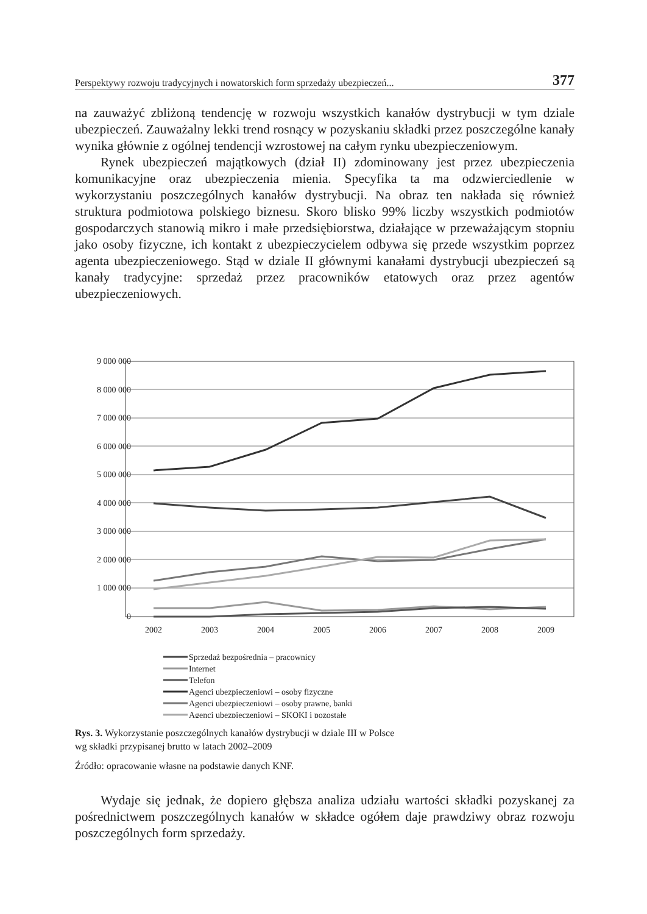Perspektywy rozwoju tradycyjnych i nowatorskich form sprzedaży ubezpieczeń... 377
na zauważyć zbliżoną tendencję w rozwoju wszystkich kanałów dystrybucji w tym dziale ubezpieczeń. Zauważalny lekki trend rosnący w pozyskaniu składki przez poszczególne kanały wynika głównie z ogólnej tendencji wzrostowej na całym rynku ubezpieczeniowym.
Rynek ubezpieczeń majątkowych (dział II) zdominowany jest przez ubezpieczenia komunikacyjne oraz ubezpieczenia mienia. Specyfika ta ma odzwierciedlenie w wykorzystaniu poszczególnych kanałów dystrybucji. Na obraz ten nakłada się również struktura podmiotowa polskiego biznesu. Skoro blisko 99% liczby wszystkich podmiotów gospodarczych stanowią mikro i małe przedsiębiorstwa, działające w przeważającym stopniu jako osoby fizyczne, ich kontakt z ubezpieczycielem odbywa się przede wszystkim poprzez agenta ubezpieczeniowego. Stąd w dziale II głównymi kanałami dystrybucji ubezpieczeń są kanały tradycyjne: sprzedaż przez pracowników etatowych oraz przez agentów ubezpieczeniowych.
9 000 000
8 000 000
7 000 000
6 000 000
5 000 000
4 000 000
3 000 000
2 000 000
1 000 000
0
2002
2003
2004
2005
2006
2007
2008
2009
Sprzedaż bezpośrednia – pracownicy
Internet
Telefon
Agenci ubezpieczeniowi – osoby fizyczne
Agenci ubezpieczeniowi – osoby prawne, banki
Agenci ubezpieczeniowi – SKOKI i pozostałe
Rys. 3. Wykorzystanie poszczególnych kanałów dystrybucji w dziale III w Polsce
wg składki przypisanej brutto w latach 2002–2009
Źródło: opracowanie własne na podstawie danych KNF.
Wydaje się jednak, że dopiero głębsza analiza udziału wartości składki pozyskanej za pośrednictwem poszczególnych kanałów w składce ogółem daje prawdziwy obraz rozwoju poszczególnych form sprzedaży.